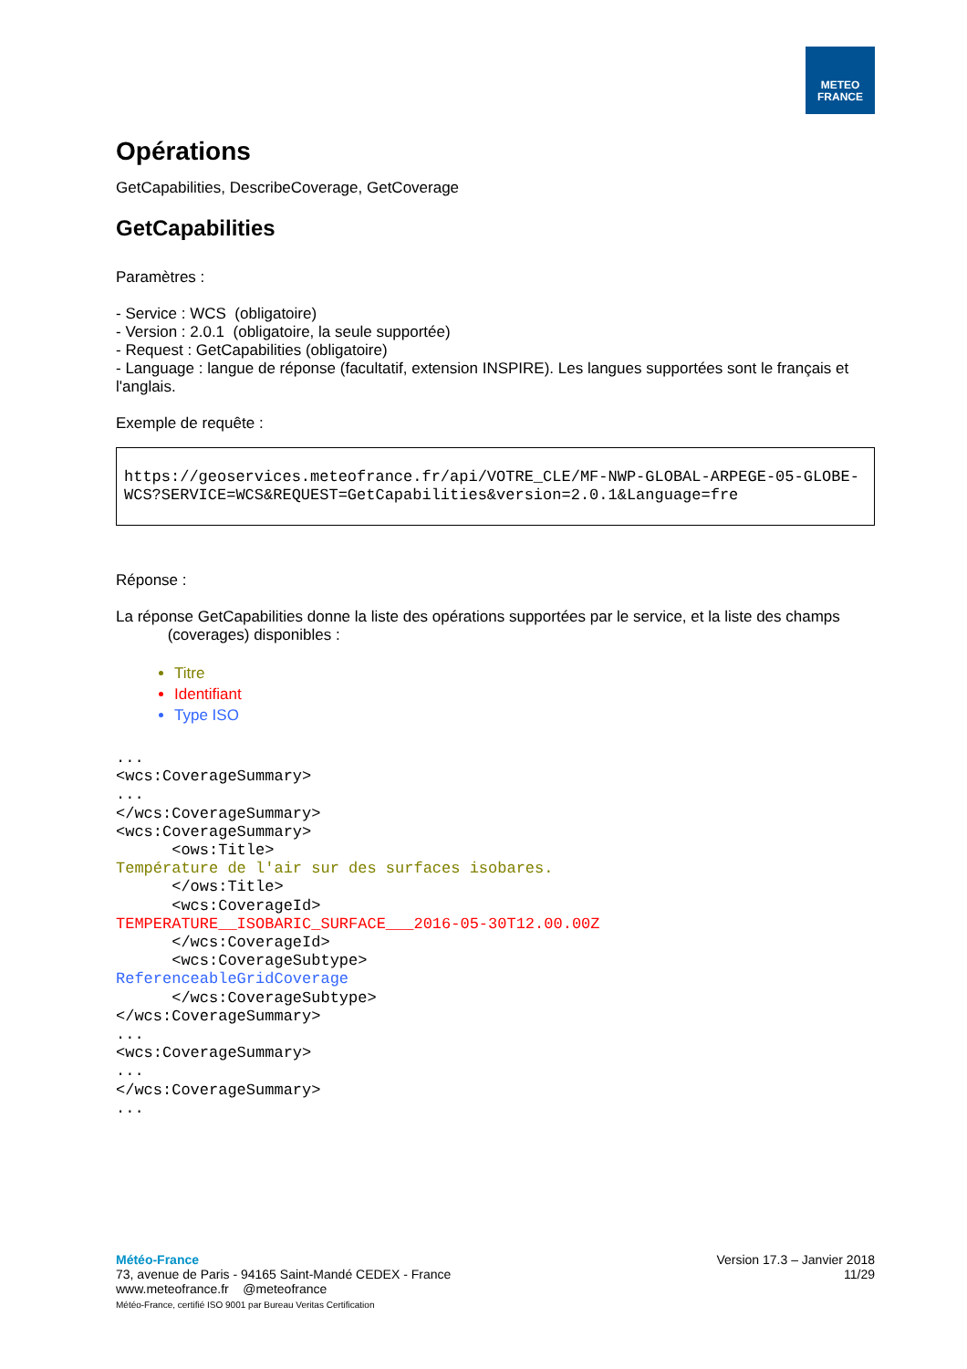METEO
FRANCE
Opérations
GetCapabilities, DescribeCoverage, GetCoverage
GetCapabilities
Paramètres :
- Service : WCS (obligatoire)
- Version : 2.0.1 (obligatoire, la seule supportée)
- Request : GetCapabilities (obligatoire)
- Language : langue de réponse (facultatif, extension INSPIRE). Les langues supportées sont le français et l'anglais.
Exemple de requête :
https://geoservices.meteofrance.fr/api/VOTRE_CLE/MF-NWP-GLOBAL-ARPEGE-05-GLOBE-WCS?SERVICE=WCS&REQUEST=GetCapabilities&version=2.0.1&Language=fre
Réponse :
La réponse GetCapabilities donne la liste des opérations supportées par le service, et la liste des champs
(coverages) disponibles :
Titre
Identifiant
Type ISO
...
<wcs:CoverageSummary>
...
</wcs:CoverageSummary>
<wcs:CoverageSummary>
      <ows:Title>
Température de l'air sur des surfaces isobares.
      </ows:Title>
      <wcs:CoverageId>
TEMPERATURE__ISOBARIC_SURFACE___2016-05-30T12.00.00Z
      </wcs:CoverageId>
      <wcs:CoverageSubtype>
ReferenceableGridCoverage
      </wcs:CoverageSubtype>
</wcs:CoverageSummary>
...
<wcs:CoverageSummary>
...
</wcs:CoverageSummary>
...
Météo-France
73, avenue de Paris - 94165 Saint-Mandé CEDEX - France
www.meteofrance.fr @meteofrance
Météo-France, certifié ISO 9001 par Bureau Veritas Certification
Version 17.3 – Janvier 2018
11/29